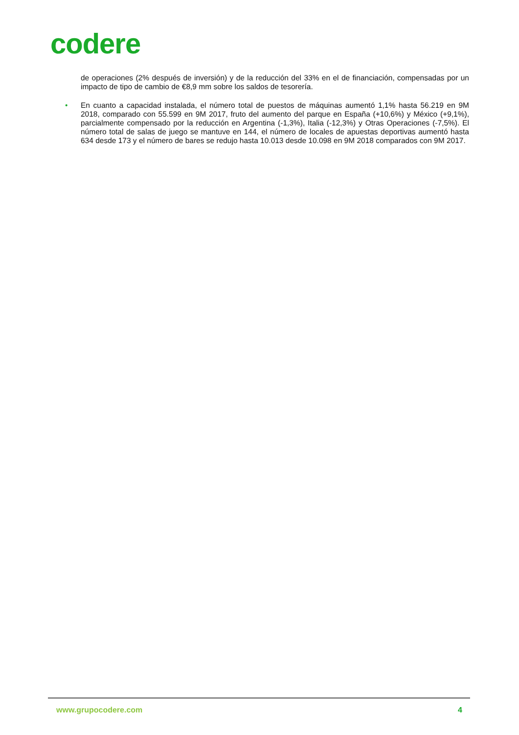codere
de operaciones (2% después de inversión) y de la reducción del 33% en el de financiación, compensadas por un impacto de tipo de cambio de €8,9 mm sobre los saldos de tesorería.
• En cuanto a capacidad instalada, el número total de puestos de máquinas aumentó 1,1% hasta 56.219 en 9M 2018, comparado con 55.599 en 9M 2017, fruto del aumento del parque en España (+10,6%) y México (+9,1%), parcialmente compensado por la reducción en Argentina (-1,3%), Italia (-12,3%) y Otras Operaciones (-7,5%). El número total de salas de juego se mantuve en 144, el número de locales de apuestas deportivas aumentó hasta 634 desde 173 y el número de bares se redujo hasta 10.013 desde 10.098 en 9M 2018 comparados con 9M 2017.
www.grupocodere.com 4